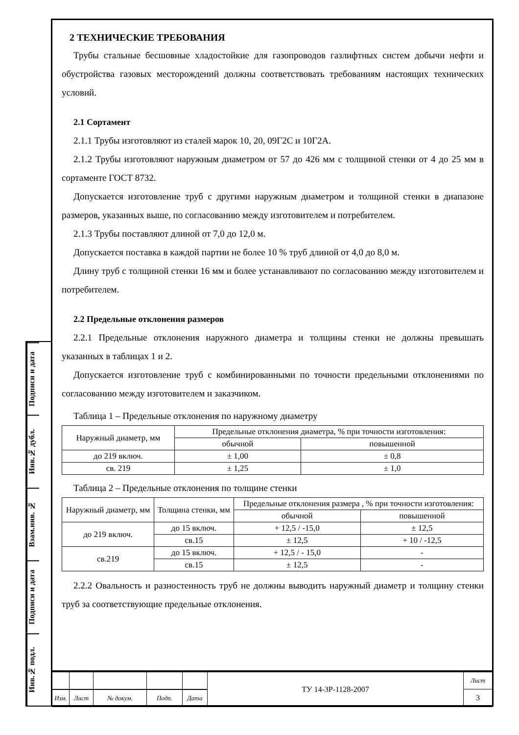Подписи и дата
Инв.№ дубл.
Взам.инв. №
Подписи и дата
Инв.№ подл.
2 ТЕХНИЧЕСКИЕ ТРЕБОВАНИЯ
Трубы стальные бесшовные хладостойкие для газопроводов газлифтных систем добычи нефти и обустройства газовых месторождений должны соответствовать требованиям настоящих технических условий.
2.1 Сортамент
2.1.1 Трубы изготовляют из сталей марок 10, 20, 09Г2С и 10Г2А.
2.1.2 Трубы изготовляют наружным диаметром от 57 до 426 мм с толщиной стенки от 4 до 25 мм в сортаменте ГОСТ 8732.
Допускается изготовление труб с другими наружным диаметром и толщиной стенки в диапазоне размеров, указанных выше, по согласованию между изготовителем и потребителем.
2.1.3 Трубы поставляют длиной от 7,0 до 12,0 м.
Допускается поставка в каждой партии не более 10 % труб длиной от 4,0 до 8,0 м.
Длину труб с толщиной стенки 16 мм и более устанавливают по согласованию между изготовителем и потребителем.
2.2 Предельные отклонения размеров
2.2.1 Предельные отклонения наружного диаметра и толщины стенки не должны превышать указанных в таблицах 1 и 2.
Допускается изготовление труб с комбинированными по точности предельными отклонениями по согласованию между изготовителем и заказчиком.
Таблица 1 – Предельные отклонения по наружному диаметру
| Наружный диаметр, мм | Предельные отклонения диаметра, % при точности изготовления: | |
| --- | --- | --- |
| | обычной | повышенной |
| до 219 включ. | ± 1,00 | ± 0,8 |
| св. 219 | ± 1,25 | ± 1,0 |
Таблица 2 – Предельные отклонения по толщине стенки
| Наружный диаметр, мм | Толщина стенки, мм | Предельные отклонения размера , % при точности изготовления: | |
| --- | --- | --- | --- |
| | | обычной | повышенной |
| до 219 включ. | до 15 включ. | + 12,5 / -15,0 | ± 12,5 |
| | св.15 | ± 12,5 | + 10 / -12,5 |
| св.219 | до 15 включ. | + 12,5 / - 15,0 | - |
| | св.15 | ± 12,5 | - |
2.2.2 Овальность и разностенность труб не должны выводить наружный диаметр и толщину стенки труб за соответствующие предельные отклонения.
| | | | | | ТУ 14-3Р-1128-2007 | Лист |
| | | | | | | 3 |
| Изм. | Лист | № докум. | Подп. | Дата | | |